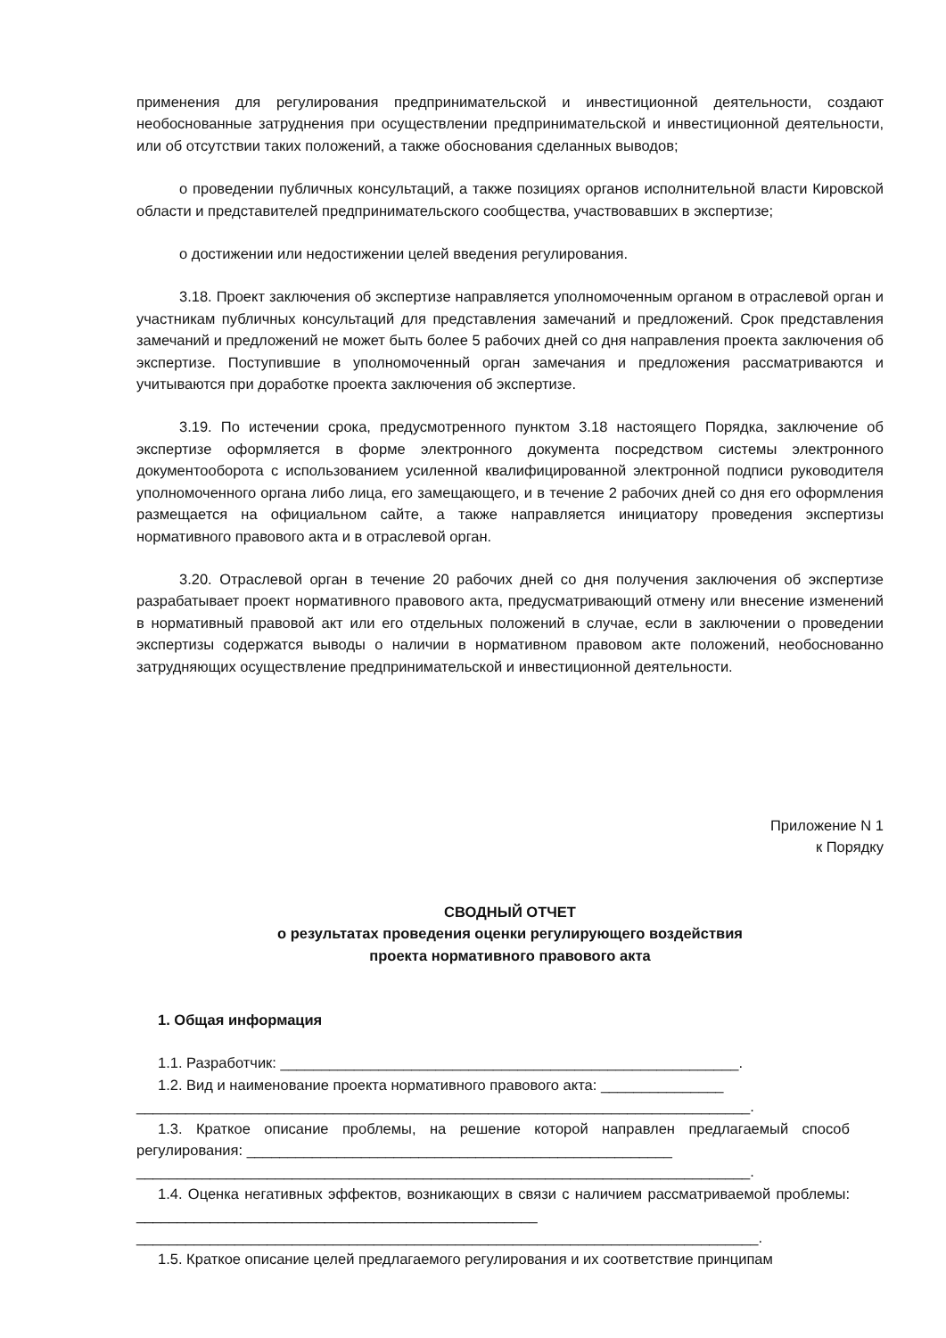применения для регулирования предпринимательской и инвестиционной деятельности, создают необоснованные затруднения при осуществлении предпринимательской и инвестиционной деятельности, или об отсутствии таких положений, а также обоснования сделанных выводов;
о проведении публичных консультаций, а также позициях органов исполнительной власти Кировской области и представителей предпринимательского сообщества, участвовавших в экспертизе;
о достижении или недостижении целей введения регулирования.
3.18. Проект заключения об экспертизе направляется уполномоченным органом в отраслевой орган и участникам публичных консультаций для представления замечаний и предложений. Срок представления замечаний и предложений не может быть более 5 рабочих дней со дня направления проекта заключения об экспертизе. Поступившие в уполномоченный орган замечания и предложения рассматриваются и учитываются при доработке проекта заключения об экспертизе.
3.19. По истечении срока, предусмотренного пунктом 3.18 настоящего Порядка, заключение об экспертизе оформляется в форме электронного документа посредством системы электронного документооборота с использованием усиленной квалифицированной электронной подписи руководителя уполномоченного органа либо лица, его замещающего, и в течение 2 рабочих дней со дня его оформления размещается на официальном сайте, а также направляется инициатору проведения экспертизы нормативного правового акта и в отраслевой орган.
3.20. Отраслевой орган в течение 20 рабочих дней со дня получения заключения об экспертизе разрабатывает проект нормативного правового акта, предусматривающий отмену или внесение изменений в нормативный правовой акт или его отдельных положений в случае, если в заключении о проведении экспертизы содержатся выводы о наличии в нормативном правовом акте положений, необоснованно затрудняющих осуществление предпринимательской и инвестиционной деятельности.
Приложение N 1
к Порядку
СВОДНЫЙ ОТЧЕТ
о результатах проведения оценки регулирующего воздействия
проекта нормативного правового акта
1. Общая информация
1.1. Разработчик: ________________________________________________________.
1.2. Вид и наименование проекта нормативного правового акта: _______________
___________________________________________________________________________.
1.3. Краткое описание проблемы, на решение которой направлен предлагаемый способ регулирования: ____________________________________________________
___________________________________________________________________________.
1.4. Оценка негативных эффектов, возникающих в связи с наличием рассматриваемой проблемы: _________________________________________________
____________________________________________________________________________.
1.5. Краткое описание целей предлагаемого регулирования и их соответствие принципам